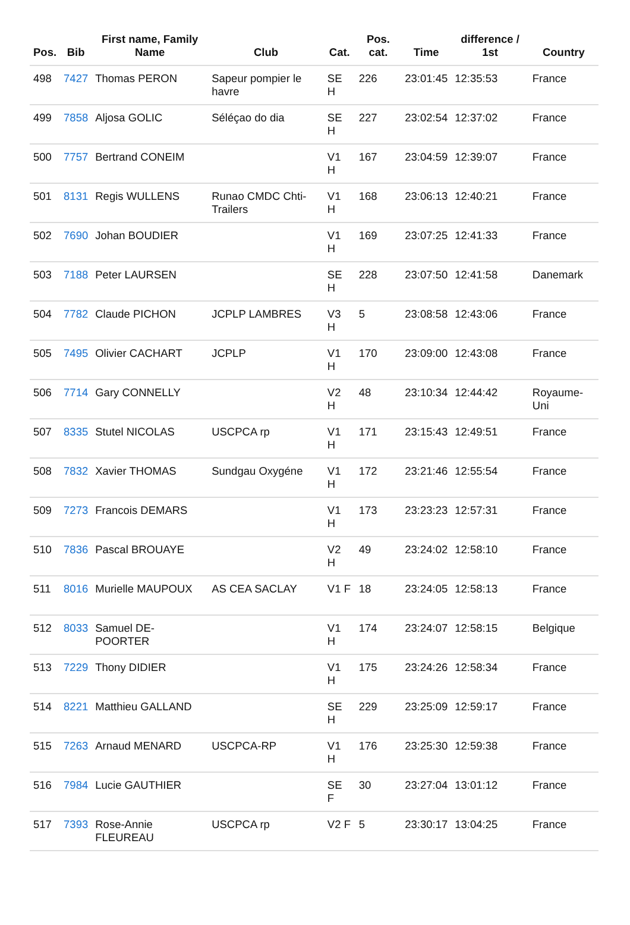| Pos. | Bib | First name, Family Name | Club | Cat. | Pos. cat. | Time | difference / 1st | Country |
| --- | --- | --- | --- | --- | --- | --- | --- | --- |
| 498 | 7427 | Thomas PERON | Sapeur pompier le havre | SE H | 226 | 23:01:45 | 12:35:53 | France |
| 499 | 7858 | Aljosa GOLIC | Séléçao do dia | SE H | 227 | 23:02:54 | 12:37:02 | France |
| 500 | 7757 | Bertrand CONEIM | | V1 H | 167 | 23:04:59 | 12:39:07 | France |
| 501 | 8131 | Regis WULLENS | Runao CMDC Chti-Trailers | V1 H | 168 | 23:06:13 | 12:40:21 | France |
| 502 | 7690 | Johan BOUDIER | | V1 H | 169 | 23:07:25 | 12:41:33 | France |
| 503 | 7188 | Peter LAURSEN | | SE H | 228 | 23:07:50 | 12:41:58 | Danemark |
| 504 | 7782 | Claude PICHON | JCPLP LAMBRES | V3 H | 5 | 23:08:58 | 12:43:06 | France |
| 505 | 7495 | Olivier CACHART | JCPLP | V1 H | 170 | 23:09:00 | 12:43:08 | France |
| 506 | 7714 | Gary CONNELLY | | V2 H | 48 | 23:10:34 | 12:44:42 | Royaume-Uni |
| 507 | 8335 | Stutel NICOLAS | USCPCA rp | V1 H | 171 | 23:15:43 | 12:49:51 | France |
| 508 | 7832 | Xavier THOMAS | Sundgau Oxygéne | V1 H | 172 | 23:21:46 | 12:55:54 | France |
| 509 | 7273 | Francois DEMARS | | V1 H | 173 | 23:23:23 | 12:57:31 | France |
| 510 | 7836 | Pascal BROUAYE | | V2 H | 49 | 23:24:02 | 12:58:10 | France |
| 511 | 8016 | Murielle MAUPOUX | AS CEA SACLAY | V1 F | 18 | 23:24:05 | 12:58:13 | France |
| 512 | 8033 | Samuel DE-POORTER | | V1 H | 174 | 23:24:07 | 12:58:15 | Belgique |
| 513 | 7229 | Thony DIDIER | | V1 H | 175 | 23:24:26 | 12:58:34 | France |
| 514 | 8221 | Matthieu GALLAND | | SE H | 229 | 23:25:09 | 12:59:17 | France |
| 515 | 7263 | Arnaud MENARD | USCPCA-RP | V1 H | 176 | 23:25:30 | 12:59:38 | France |
| 516 | 7984 | Lucie GAUTHIER | | SE F | 30 | 23:27:04 | 13:01:12 | France |
| 517 | 7393 | Rose-Annie FLEUREAU | USCPCA rp | V2 F | 5 | 23:30:17 | 13:04:25 | France |